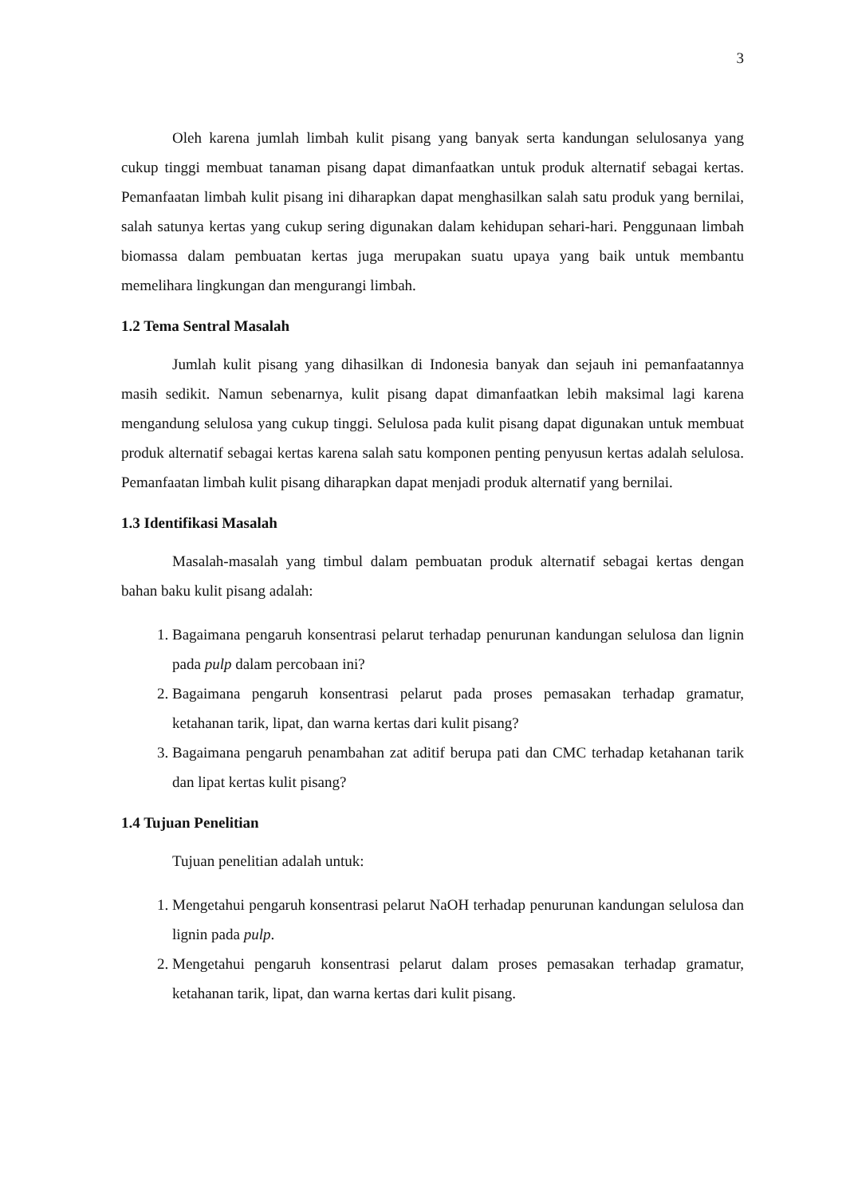3
Oleh karena jumlah limbah kulit pisang yang banyak serta kandungan selulosanya yang cukup tinggi membuat tanaman pisang dapat dimanfaatkan untuk produk alternatif sebagai kertas. Pemanfaatan limbah kulit pisang ini diharapkan dapat menghasilkan salah satu produk yang bernilai, salah satunya kertas yang cukup sering digunakan dalam kehidupan sehari-hari. Penggunaan limbah biomassa dalam pembuatan kertas juga merupakan suatu upaya yang baik untuk membantu memelihara lingkungan dan mengurangi limbah.
1.2 Tema Sentral Masalah
Jumlah kulit pisang yang dihasilkan di Indonesia banyak dan sejauh ini pemanfaatannya masih sedikit. Namun sebenarnya, kulit pisang dapat dimanfaatkan lebih maksimal lagi karena mengandung selulosa yang cukup tinggi. Selulosa pada kulit pisang dapat digunakan untuk membuat produk alternatif sebagai kertas karena salah satu komponen penting penyusun kertas adalah selulosa. Pemanfaatan limbah kulit pisang diharapkan dapat menjadi produk alternatif yang bernilai.
1.3 Identifikasi Masalah
Masalah-masalah yang timbul dalam pembuatan produk alternatif sebagai kertas dengan bahan baku kulit pisang adalah:
1. Bagaimana pengaruh konsentrasi pelarut terhadap penurunan kandungan selulosa dan lignin pada pulp dalam percobaan ini?
2. Bagaimana pengaruh konsentrasi pelarut pada proses pemasakan terhadap gramatur, ketahanan tarik, lipat, dan warna kertas dari kulit pisang?
3. Bagaimana pengaruh penambahan zat aditif berupa pati dan CMC terhadap ketahanan tarik dan lipat kertas kulit pisang?
1.4 Tujuan Penelitian
Tujuan penelitian adalah untuk:
1. Mengetahui pengaruh konsentrasi pelarut NaOH terhadap penurunan kandungan selulosa dan lignin pada pulp.
2. Mengetahui pengaruh konsentrasi pelarut dalam proses pemasakan terhadap gramatur, ketahanan tarik, lipat, dan warna kertas dari kulit pisang.